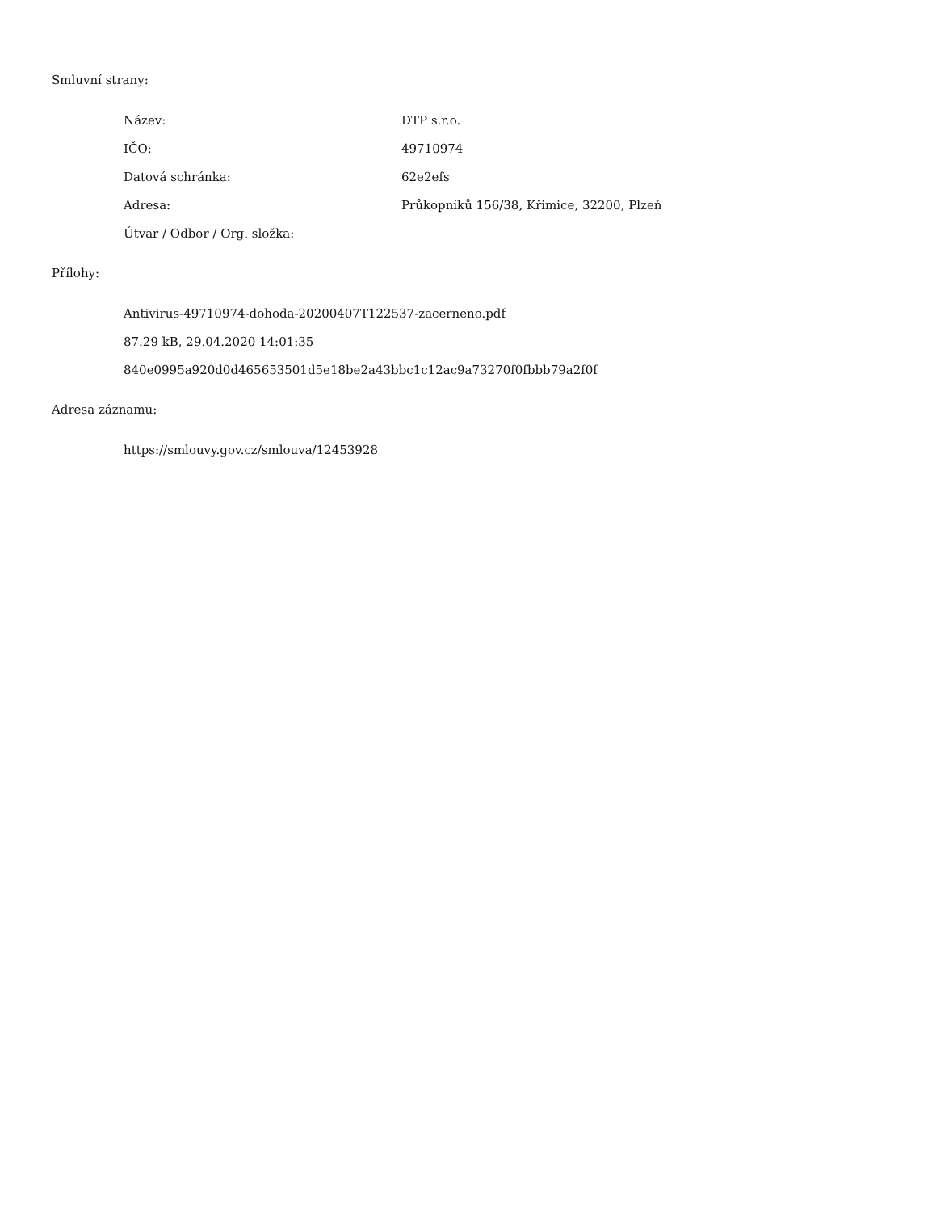Smluvní strany:
Název: DTP s.r.o.
IČO: 49710974
Datová schránka: 62e2efs
Adresa: Průkopníků 156/38, Křimice, 32200, Plzeň
Útvar / Odbor / Org. složka:
Přílohy:
Antivirus-49710974-dohoda-20200407T122537-zacerneno.pdf
87.29 kB, 29.04.2020 14:01:35
840e0995a920d0d465653501d5e18be2a43bbc1c12ac9a73270f0fbbb79a2f0f
Adresa záznamu:
https://smlouvy.gov.cz/smlouva/12453928